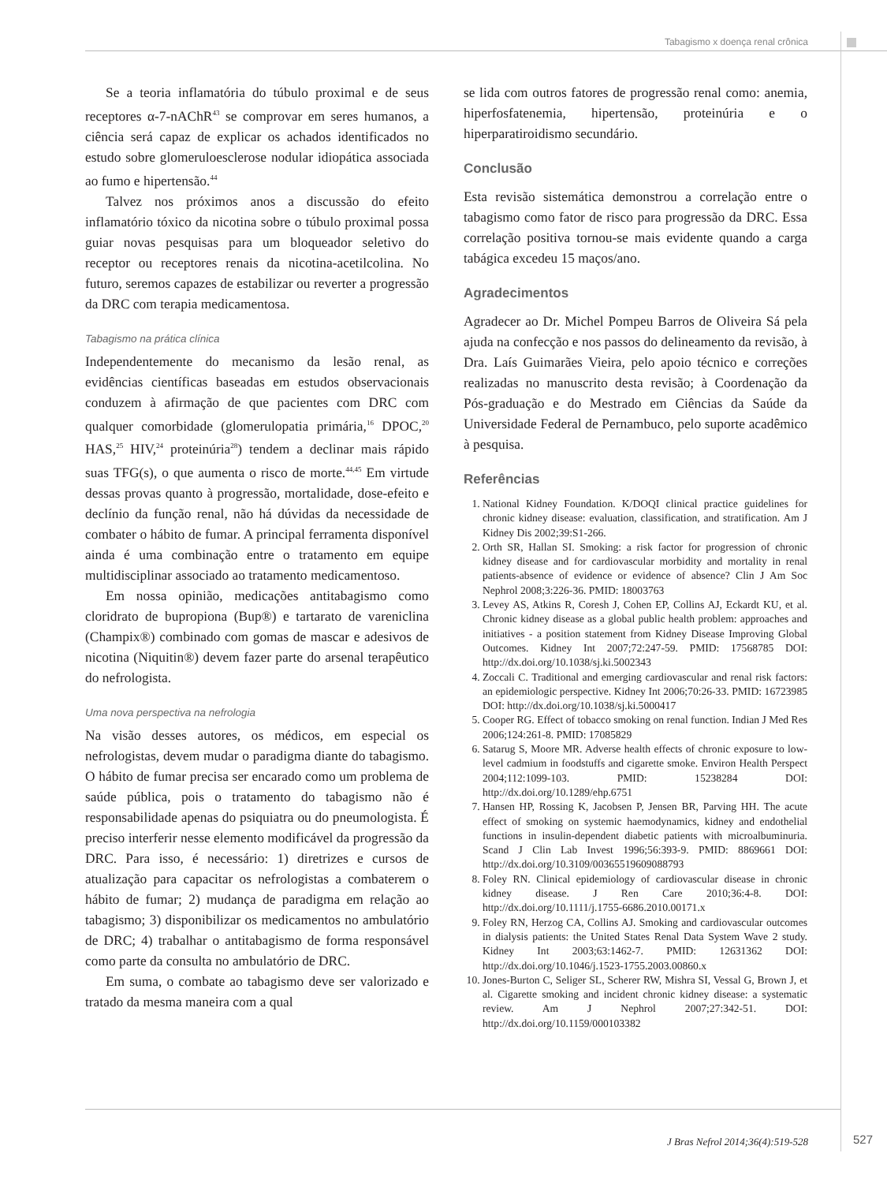Tabagismo x doença renal crônica
Se a teoria inflamatória do túbulo proximal e de seus receptores α-7-nAChR<sup>43</sup> se comprovar em seres humanos, a ciência será capaz de explicar os achados identificados no estudo sobre glomeruloesclerose nodular idiopática associada ao fumo e hipertensão.<sup>44</sup>
Talvez nos próximos anos a discussão do efeito inflamatório tóxico da nicotina sobre o túbulo proximal possa guiar novas pesquisas para um bloqueador seletivo do receptor ou receptores renais da nicotina-acetilcolina. No futuro, seremos capazes de estabilizar ou reverter a progressão da DRC com terapia medicamentosa.
Tabagismo na prática clínica
Independentemente do mecanismo da lesão renal, as evidências científicas baseadas em estudos observacionais conduzem à afirmação de que pacientes com DRC com qualquer comorbidade (glomerulopatia primária,<sup>16</sup> DPOC,<sup>20</sup> HAS,<sup>25</sup> HIV,<sup>24</sup> proteinúria<sup>28</sup>) tendem a declinar mais rápido suas TFG(s), o que aumenta o risco de morte.<sup>44,45</sup> Em virtude dessas provas quanto à progressão, mortalidade, dose-efeito e declínio da função renal, não há dúvidas da necessidade de combater o hábito de fumar. A principal ferramenta disponível ainda é uma combinação entre o tratamento em equipe multidisciplinar associado ao tratamento medicamentoso.
Em nossa opinião, medicações antitabagismo como cloridrato de bupropiona (Bup®) e tartarato de vareniclina (Champix®) combinado com gomas de mascar e adesivos de nicotina (Niquitin®) devem fazer parte do arsenal terapêutico do nefrologista.
Uma nova perspectiva na nefrologia
Na visão desses autores, os médicos, em especial os nefrologistas, devem mudar o paradigma diante do tabagismo. O hábito de fumar precisa ser encarado como um problema de saúde pública, pois o tratamento do tabagismo não é responsabilidade apenas do psiquiatra ou do pneumologista. É preciso interferir nesse elemento modificável da progressão da DRC. Para isso, é necessário: 1) diretrizes e cursos de atualização para capacitar os nefrologistas a combaterem o hábito de fumar; 2) mudança de paradigma em relação ao tabagismo; 3) disponibilizar os medicamentos no ambulatório de DRC; 4) trabalhar o antitabagismo de forma responsável como parte da consulta no ambulatório de DRC.
Em suma, o combate ao tabagismo deve ser valorizado e tratado da mesma maneira com a qual
se lida com outros fatores de progressão renal como: anemia, hiperfosfatenemia, hipertensão, proteinúria e o hiperparatiroidismo secundário.
Conclusão
Esta revisão sistemática demonstrou a correlação entre o tabagismo como fator de risco para progressão da DRC. Essa correlação positiva tornou-se mais evidente quando a carga tabágica excedeu 15 maços/ano.
Agradecimentos
Agradecer ao Dr. Michel Pompeu Barros de Oliveira Sá pela ajuda na confecção e nos passos do delineamento da revisão, à Dra. Laís Guimarães Vieira, pelo apoio técnico e correções realizadas no manuscrito desta revisão; à Coordenação da Pós-graduação e do Mestrado em Ciências da Saúde da Universidade Federal de Pernambuco, pelo suporte acadêmico à pesquisa.
Referências
1. National Kidney Foundation. K/DOQI clinical practice guidelines for chronic kidney disease: evaluation, classification, and stratification. Am J Kidney Dis 2002;39:S1-266.
2. Orth SR, Hallan SI. Smoking: a risk factor for progression of chronic kidney disease and for cardiovascular morbidity and mortality in renal patients-absence of evidence or evidence of absence? Clin J Am Soc Nephrol 2008;3:226-36. PMID: 18003763
3. Levey AS, Atkins R, Coresh J, Cohen EP, Collins AJ, Eckardt KU, et al. Chronic kidney disease as a global public health problem: approaches and initiatives - a position statement from Kidney Disease Improving Global Outcomes. Kidney Int 2007;72:247-59. PMID: 17568785 DOI: http://dx.doi.org/10.1038/sj.ki.5002343
4. Zoccali C. Traditional and emerging cardiovascular and renal risk factors: an epidemiologic perspective. Kidney Int 2006;70:26-33. PMID: 16723985 DOI: http://dx.doi.org/10.1038/sj.ki.5000417
5. Cooper RG. Effect of tobacco smoking on renal function. Indian J Med Res 2006;124:261-8. PMID: 17085829
6. Satarug S, Moore MR. Adverse health effects of chronic exposure to low-level cadmium in foodstuffs and cigarette smoke. Environ Health Perspect 2004;112:1099-103. PMID: 15238284 DOI: http://dx.doi.org/10.1289/ehp.6751
7. Hansen HP, Rossing K, Jacobsen P, Jensen BR, Parving HH. The acute effect of smoking on systemic haemodynamics, kidney and endothelial functions in insulin-dependent diabetic patients with microalbuminuria. Scand J Clin Lab Invest 1996;56:393-9. PMID: 8869661 DOI: http://dx.doi.org/10.3109/00365519609088793
8. Foley RN. Clinical epidemiology of cardiovascular disease in chronic kidney disease. J Ren Care 2010;36:4-8. DOI: http://dx.doi.org/10.1111/j.1755-6686.2010.00171.x
9. Foley RN, Herzog CA, Collins AJ. Smoking and cardiovascular outcomes in dialysis patients: the United States Renal Data System Wave 2 study. Kidney Int 2003;63:1462-7. PMID: 12631362 DOI: http://dx.doi.org/10.1046/j.1523-1755.2003.00860.x
10. Jones-Burton C, Seliger SL, Scherer RW, Mishra SI, Vessal G, Brown J, et al. Cigarette smoking and incident chronic kidney disease: a systematic review. Am J Nephrol 2007;27:342-51. DOI: http://dx.doi.org/10.1159/000103382
J Bras Nefrol 2014;36(4):519-528
527